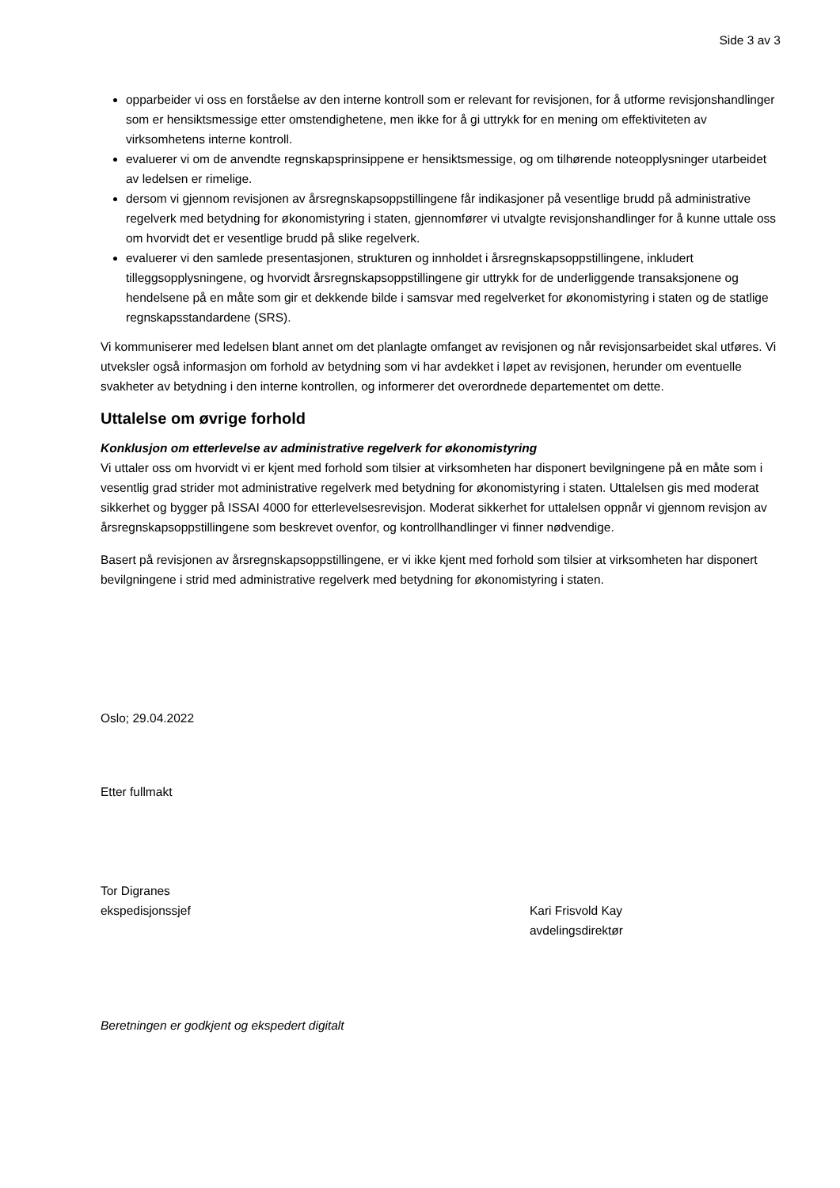Side 3 av 3
opparbeider vi oss en forståelse av den interne kontroll som er relevant for revisjonen, for å utforme revisjonshandlinger som er hensiktsmessige etter omstendighetene, men ikke for å gi uttrykk for en mening om effektiviteten av virksomhetens interne kontroll.
evaluerer vi om de anvendte regnskapsprinsippene er hensiktsmessige, og om tilhørende noteopplysninger utarbeidet av ledelsen er rimelige.
dersom vi gjennom revisjonen av årsregnskapsoppstillingene får indikasjoner på vesentlige brudd på administrative regelverk med betydning for økonomistyring i staten, gjennomfører vi utvalgte revisjonshandlinger for å kunne uttale oss om hvorvidt det er vesentlige brudd på slike regelverk.
evaluerer vi den samlede presentasjonen, strukturen og innholdet i årsregnskapsoppstillingene, inkludert tilleggsopplysningene, og hvorvidt årsregnskapsoppstillingene gir uttrykk for de underliggende transaksjonene og hendelsene på en måte som gir et dekkende bilde i samsvar med regelverket for økonomistyring i staten og de statlige regnskapsstandardene (SRS).
Vi kommuniserer med ledelsen blant annet om det planlagte omfanget av revisjonen og når revisjonsarbeidet skal utføres. Vi utveksler også informasjon om forhold av betydning som vi har avdekket i løpet av revisjonen, herunder om eventuelle svakheter av betydning i den interne kontrollen, og informerer det overordnede departementet om dette.
Uttalelse om øvrige forhold
Konklusjon om etterlevelse av administrative regelverk for økonomistyring
Vi uttaler oss om hvorvidt vi er kjent med forhold som tilsier at virksomheten har disponert bevilgningene på en måte som i vesentlig grad strider mot administrative regelverk med betydning for økonomistyring i staten. Uttalelsen gis med moderat sikkerhet og bygger på ISSAI 4000 for etterlevelsesrevisjon. Moderat sikkerhet for uttalelsen oppnår vi gjennom revisjon av årsregnskapsoppstillingene som beskrevet ovenfor, og kontrollhandlinger vi finner nødvendige.
Basert på revisjonen av årsregnskapsoppstillingene, er vi ikke kjent med forhold som tilsier at virksomheten har disponert bevilgningene i strid med administrative regelverk med betydning for økonomistyring i staten.
Oslo; 29.04.2022
Etter fullmakt
Tor Digranes
ekspedisjonssjef
Kari Frisvold Kay
avdelingsdirektør
Beretningen er godkjent og ekspedert digitalt